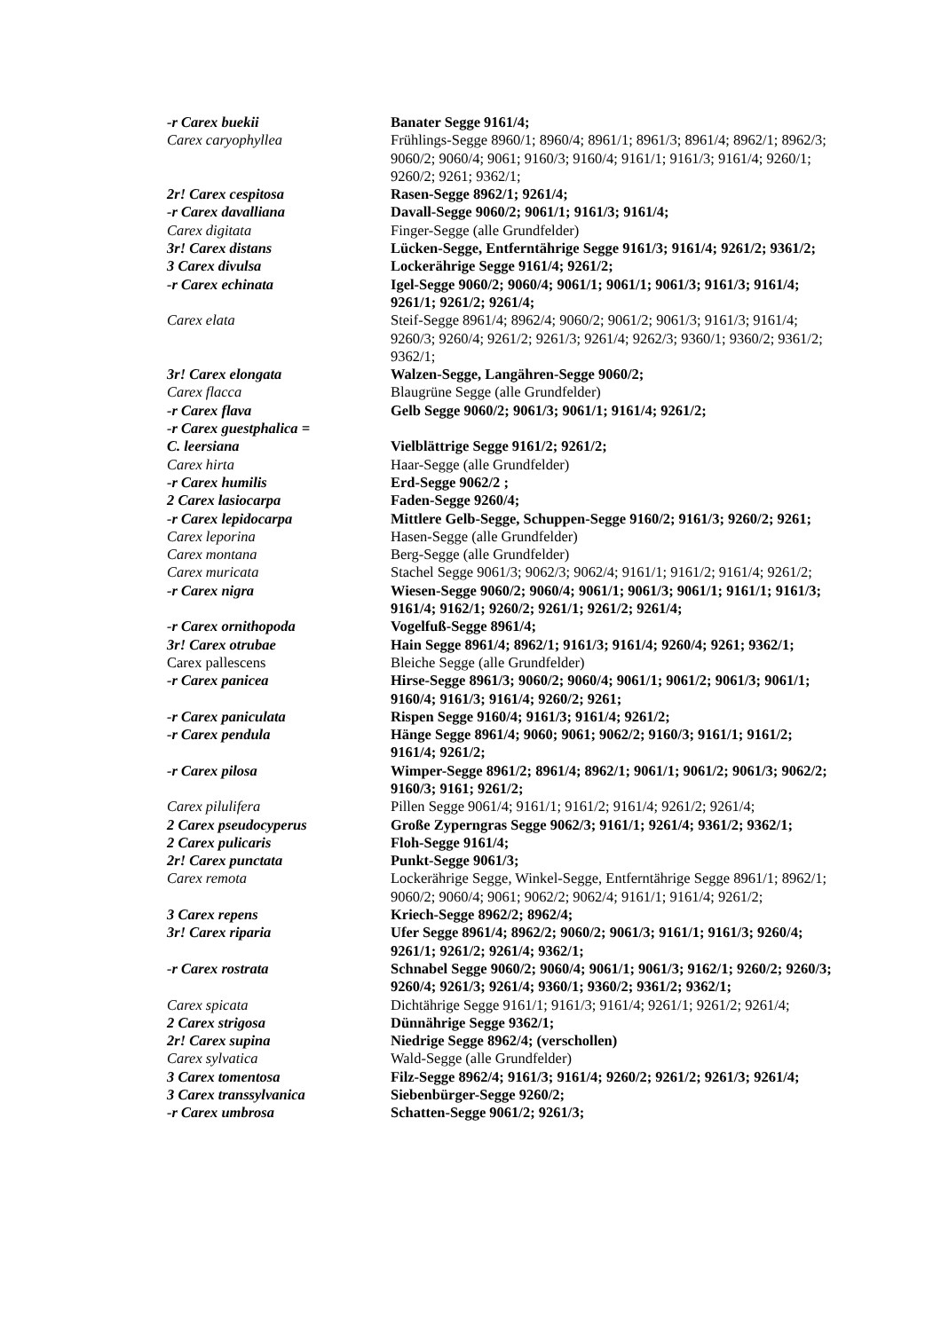| -r Carex buekii | Banater Segge 9161/4; |
| Carex caryophyllea | Frühlings-Segge 8960/1; 8960/4; 8961/1; 8961/3; 8961/4; 8962/1; 8962/3; 9060/2; 9060/4; 9061; 9160/3; 9160/4; 9161/1; 9161/3; 9161/4; 9260/1; 9260/2; 9261; 9362/1; |
| 2r! Carex cespitosa | Rasen-Segge 8962/1; 9261/4; |
| -r Carex davalliana | Davall-Segge 9060/2; 9061/1; 9161/3; 9161/4; |
| Carex digitata | Finger-Segge (alle Grundfelder) |
| 3r! Carex distans | Lücken-Segge, Entferntährige Segge 9161/3; 9161/4; 9261/2; 9361/2; |
| 3 Carex divulsa | Lockerährige Segge 9161/4; 9261/2; |
| -r Carex echinata | Igel-Segge 9060/2; 9060/4; 9061/1; 9061/1; 9061/3; 9161/3; 9161/4; 9261/1; 9261/2; 9261/4; |
| Carex elata | Steif-Segge 8961/4; 8962/4; 9060/2; 9061/2; 9061/3; 9161/3; 9161/4; 9260/3; 9260/4; 9261/2; 9261/3; 9261/4; 9262/3; 9360/1; 9360/2; 9361/2; 9362/1; |
| 3r! Carex elongata | Walzen-Segge, Langähren-Segge 9060/2; |
| Carex flacca | Blaugrüne Segge (alle Grundfelder) |
| -r Carex flava | Gelb Segge 9060/2; 9061/3; 9061/1; 9161/4; 9261/2; |
| -r Carex guestphalica = C. leersiana | Vielblättrige Segge 9161/2; 9261/2; |
| Carex hirta | Haar-Segge (alle Grundfelder) |
| -r Carex humilis | Erd-Segge 9062/2 ; |
| 2 Carex lasiocarpa | Faden-Segge 9260/4; |
| -r Carex lepidocarpa | Mittlere Gelb-Segge, Schuppen-Segge 9160/2; 9161/3; 9260/2; 9261; |
| Carex leporina | Hasen-Segge (alle Grundfelder) |
| Carex montana | Berg-Segge (alle Grundfelder) |
| Carex muricata | Stachel Segge 9061/3; 9062/3; 9062/4; 9161/1; 9161/2; 9161/4; 9261/2; |
| -r Carex nigra | Wiesen-Segge 9060/2; 9060/4; 9061/1; 9061/3; 9061/1; 9161/1; 9161/3; 9161/4; 9162/1; 9260/2; 9261/1; 9261/2; 9261/4; |
| -r Carex ornithopoda | Vogelfuß-Segge 8961/4; |
| 3r! Carex otrubae | Hain Segge 8961/4; 8962/1; 9161/3; 9161/4; 9260/4; 9261; 9362/1; |
| Carex pallescens | Bleiche Segge (alle Grundfelder) |
| -r Carex panicea | Hirse-Segge 8961/3; 9060/2; 9060/4; 9061/1; 9061/2; 9061/3; 9061/1; 9160/4; 9161/3; 9161/4; 9260/2; 9261; |
| -r Carex paniculata | Rispen Segge 9160/4; 9161/3; 9161/4; 9261/2; |
| -r Carex pendula | Hänge Segge 8961/4; 9060; 9061; 9062/2; 9160/3; 9161/1; 9161/2; 9161/4; 9261/2; |
| -r Carex pilosa | Wimper-Segge 8961/2; 8961/4; 8962/1; 9061/1; 9061/2; 9061/3; 9062/2; 9160/3; 9161; 9261/2; |
| Carex pilulifera | Pillen Segge 9061/4; 9161/1; 9161/2; 9161/4; 9261/2; 9261/4; |
| 2 Carex pseudocyperus | Große Zyperngras Segge 9062/3; 9161/1; 9261/4; 9361/2; 9362/1; |
| 2 Carex pulicaris | Floh-Segge 9161/4; |
| 2r! Carex punctata | Punkt-Segge 9061/3; |
| Carex remota | Lockerährige Segge, Winkel-Segge, Entferntährige Segge 8961/1; 8962/1; 9060/2; 9060/4; 9061; 9062/2; 9062/4; 9161/1; 9161/4; 9261/2; |
| 3 Carex repens | Kriech-Segge 8962/2; 8962/4; |
| 3r! Carex riparia | Ufer Segge 8961/4; 8962/2; 9060/2; 9061/3; 9161/1; 9161/3; 9260/4; 9261/1; 9261/2; 9261/4; 9362/1; |
| -r Carex rostrata | Schnabel Segge 9060/2; 9060/4; 9061/1; 9061/3; 9162/1; 9260/2; 9260/3; 9260/4; 9261/3; 9261/4; 9360/1; 9360/2; 9361/2; 9362/1; |
| Carex spicata | Dichtährige Segge 9161/1; 9161/3; 9161/4; 9261/1; 9261/2; 9261/4; |
| 2 Carex strigosa | Dünnährige Segge 9362/1; |
| 2r! Carex supina | Niedrige Segge 8962/4; (verschollen) |
| Carex sylvatica | Wald-Segge (alle Grundfelder) |
| 3 Carex tomentosa | Filz-Segge 8962/4; 9161/3; 9161/4; 9260/2; 9261/2; 9261/3; 9261/4; |
| 3 Carex transsylvanica | Siebenbürger-Segge 9260/2; |
| -r Carex umbrosa | Schatten-Segge 9061/2; 9261/3; |